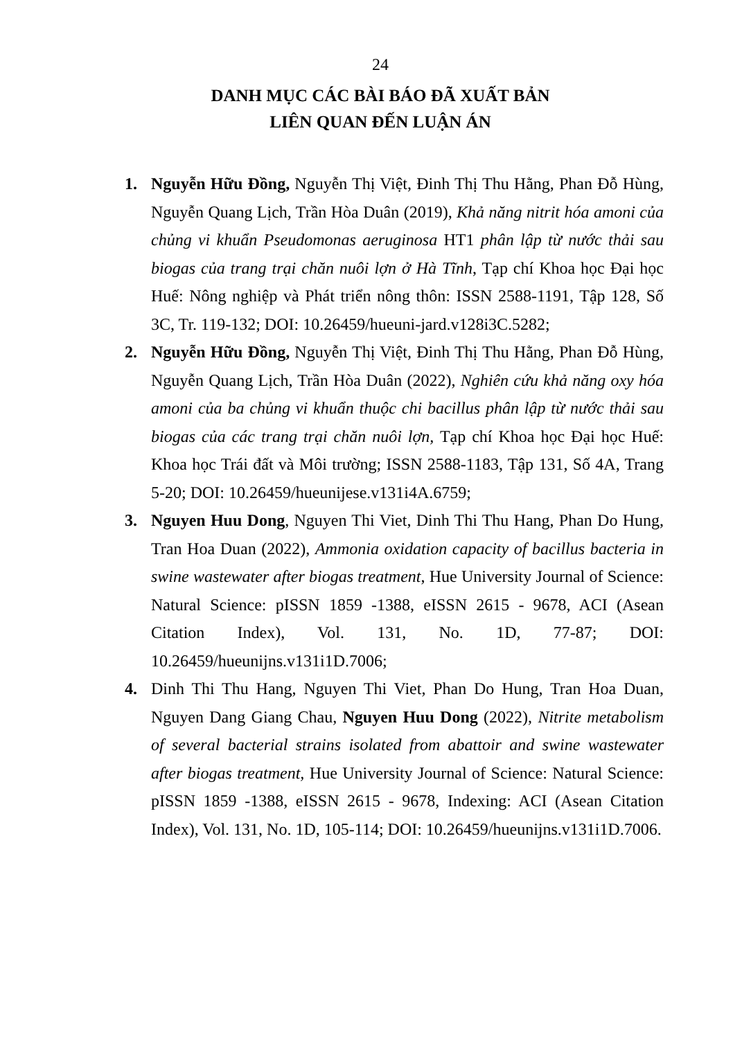24
DANH MỤC CÁC BÀI BÁO ĐÃ XUẤT BẢN
LIÊN QUAN ĐẾN LUẬN ÁN
1. Nguyễn Hữu Đồng, Nguyễn Thị Việt, Đinh Thị Thu Hằng, Phan Đỗ Hùng, Nguyễn Quang Lịch, Trần Hòa Duân (2019), Khả năng nitrit hóa amoni của chủng vi khuẩn Pseudomonas aeruginosa HT1 phân lập từ nước thải sau biogas của trang trại chăn nuôi lợn ở Hà Tĩnh, Tạp chí Khoa học Đại học Huế: Nông nghiệp và Phát triển nông thôn: ISSN 2588-1191, Tập 128, Số 3C, Tr. 119-132; DOI: 10.26459/hueuni-jard.v128i3C.5282;
2. Nguyễn Hữu Đồng, Nguyễn Thị Việt, Đinh Thị Thu Hằng, Phan Đỗ Hùng, Nguyễn Quang Lịch, Trần Hòa Duân (2022), Nghiên cứu khả năng oxy hóa amoni của ba chủng vi khuẩn thuộc chi bacillus phân lập từ nước thải sau biogas của các trang trại chăn nuôi lợn, Tạp chí Khoa học Đại học Huế: Khoa học Trái đất và Môi trường; ISSN 2588-1183, Tập 131, Số 4A, Trang 5-20; DOI: 10.26459/hueunijese.v131i4A.6759;
3. Nguyen Huu Dong, Nguyen Thi Viet, Dinh Thi Thu Hang, Phan Do Hung, Tran Hoa Duan (2022), Ammonia oxidation capacity of bacillus bacteria in swine wastewater after biogas treatment, Hue University Journal of Science: Natural Science: pISSN 1859 -1388, eISSN 2615 - 9678, ACI (Asean Citation Index), Vol. 131, No. 1D, 77-87; DOI: 10.26459/hueunijns.v131i1D.7006;
4. Dinh Thi Thu Hang, Nguyen Thi Viet, Phan Do Hung, Tran Hoa Duan, Nguyen Dang Giang Chau, Nguyen Huu Dong (2022), Nitrite metabolism of several bacterial strains isolated from abattoir and swine wastewater after biogas treatment, Hue University Journal of Science: Natural Science: pISSN 1859 -1388, eISSN 2615 - 9678, Indexing: ACI (Asean Citation Index), Vol. 131, No. 1D, 105-114; DOI: 10.26459/hueunijns.v131i1D.7006.